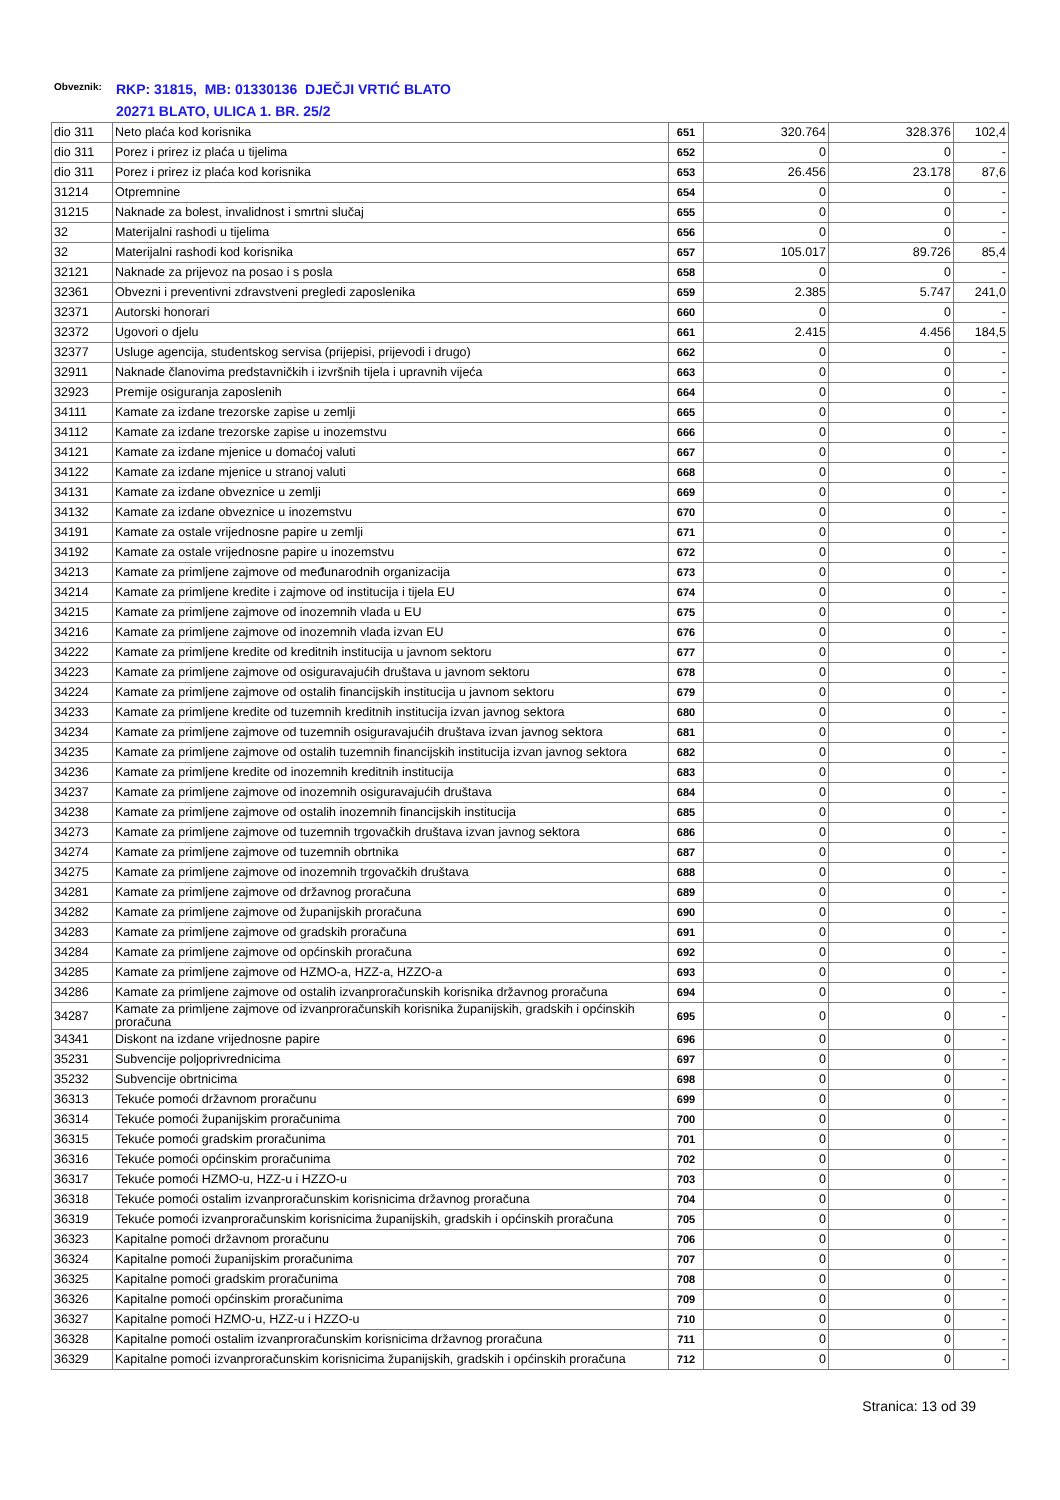Obveznik:
RKP: 31815, MB: 01330136 DJEČJI VRTIĆ BLATO
20271 BLATO, ULICA 1. BR. 25/2
| dio 311 | Neto plaća kod korisnika | 651 | 320.764 | 328.376 | 102,4 |
| dio 311 | Porez i prirez iz plaća u tijelima | 652 | 0 | 0 | - |
| dio 311 | Porez i prirez iz plaća kod korisnika | 653 | 26.456 | 23.178 | 87,6 |
| 31214 | Otpremnine | 654 | 0 | 0 | - |
| 31215 | Naknade za bolest, invalidnost i smrtni slučaj | 655 | 0 | 0 | - |
| 32 | Materijalni rashodi u tijelima | 656 | 0 | 0 | - |
| 32 | Materijalni rashodi kod korisnika | 657 | 105.017 | 89.726 | 85,4 |
| 32121 | Naknade za prijevoz na posao i s posla | 658 | 0 | 0 | - |
| 32361 | Obvezni i preventivni zdravstveni pregledi zaposlenika | 659 | 2.385 | 5.747 | 241,0 |
| 32371 | Autorski honorari | 660 | 0 | 0 | - |
| 32372 | Ugovori o djelu | 661 | 2.415 | 4.456 | 184,5 |
| 32377 | Usluge agencija, studentskog servisa (prijepisi, prijevodi i drugo) | 662 | 0 | 0 | - |
| 32911 | Naknade članovima predstavničkih i izvršnih tijela i upravnih vijeća | 663 | 0 | 0 | - |
| 32923 | Premije osiguranja zaposlenih | 664 | 0 | 0 | - |
| 34111 | Kamate za izdane trezorske zapise u zemlji | 665 | 0 | 0 | - |
| 34112 | Kamate za izdane trezorske zapise u inozemstvu | 666 | 0 | 0 | - |
| 34121 | Kamate za izdane mjenice u domaćoj valuti | 667 | 0 | 0 | - |
| 34122 | Kamate za izdane mjenice u stranoj valuti | 668 | 0 | 0 | - |
| 34131 | Kamate za izdane obveznice u zemlji | 669 | 0 | 0 | - |
| 34132 | Kamate za izdane obveznice u inozemstvu | 670 | 0 | 0 | - |
| 34191 | Kamate za ostale vrijednosne papire u zemlji | 671 | 0 | 0 | - |
| 34192 | Kamate za ostale vrijednosne papire u inozemstvu | 672 | 0 | 0 | - |
| 34213 | Kamate za primljene zajmove od međunarodnih organizacija | 673 | 0 | 0 | - |
| 34214 | Kamate za primljene kredite i zajmove od institucija i tijela EU | 674 | 0 | 0 | - |
| 34215 | Kamate za primljene zajmove od inozemnih vlada u EU | 675 | 0 | 0 | - |
| 34216 | Kamate za primljene zajmove od inozemnih vlada izvan EU | 676 | 0 | 0 | - |
| 34222 | Kamate za primljene kredite od kreditnih institucija u javnom sektoru | 677 | 0 | 0 | - |
| 34223 | Kamate za primljene zajmove od osiguravajućih društava u javnom sektoru | 678 | 0 | 0 | - |
| 34224 | Kamate za primljene zajmove od ostalih financijskih institucija u javnom sektoru | 679 | 0 | 0 | - |
| 34233 | Kamate za primljene kredite od tuzemnih kreditnih institucija izvan javnog sektora | 680 | 0 | 0 | - |
| 34234 | Kamate za primljene zajmove od tuzemnih osiguravajućih društava izvan javnog sektora | 681 | 0 | 0 | - |
| 34235 | Kamate za primljene zajmove od ostalih tuzemnih financijskih institucija izvan javnog sektora | 682 | 0 | 0 | - |
| 34236 | Kamate za primljene kredite od inozemnih kreditnih institucija | 683 | 0 | 0 | - |
| 34237 | Kamate za primljene zajmove od inozemnih osiguravajućih društava | 684 | 0 | 0 | - |
| 34238 | Kamate za primljene zajmove od ostalih inozemnih financijskih institucija | 685 | 0 | 0 | - |
| 34273 | Kamate za primljene zajmove od tuzemnih trgovačkih društava izvan javnog sektora | 686 | 0 | 0 | - |
| 34274 | Kamate za primljene zajmove od tuzemnih obrtnika | 687 | 0 | 0 | - |
| 34275 | Kamate za primljene zajmove od inozemnih trgovačkih društava | 688 | 0 | 0 | - |
| 34281 | Kamate za primljene zajmove od državnog proračuna | 689 | 0 | 0 | - |
| 34282 | Kamate za primljene zajmove od županijskih proračuna | 690 | 0 | 0 | - |
| 34283 | Kamate za primljene zajmove od gradskih proračuna | 691 | 0 | 0 | - |
| 34284 | Kamate za primljene zajmove od općinskih proračuna | 692 | 0 | 0 | - |
| 34285 | Kamate za primljene zajmove od HZMO-a, HZZ-a, HZZO-a | 693 | 0 | 0 | - |
| 34286 | Kamate za primljene zajmove od ostalih izvanproračunskih korisnika državnog proračuna | 694 | 0 | 0 | - |
| 34287 | Kamate za primljene zajmove od izvanproračunskih korisnika županijskih, gradskih i općinskih proračuna | 695 | 0 | 0 | - |
| 34341 | Diskont na izdane vrijednosne papire | 696 | 0 | 0 | - |
| 35231 | Subvencije poljoprivrednicima | 697 | 0 | 0 | - |
| 35232 | Subvencije obrtnicima | 698 | 0 | 0 | - |
| 36313 | Tekuće pomoći državnom proračunu | 699 | 0 | 0 | - |
| 36314 | Tekuće pomoći županijskim proračunima | 700 | 0 | 0 | - |
| 36315 | Tekuće pomoći gradskim proračunima | 701 | 0 | 0 | - |
| 36316 | Tekuće pomoći općinskim proračunima | 702 | 0 | 0 | - |
| 36317 | Tekuće pomoći HZMO-u, HZZ-u i HZZO-u | 703 | 0 | 0 | - |
| 36318 | Tekuće pomoći ostalim izvanproračunskim korisnicima državnog proračuna | 704 | 0 | 0 | - |
| 36319 | Tekuće pomoći izvanproračunskim korisnicima županijskih, gradskih i općinskih proračuna | 705 | 0 | 0 | - |
| 36323 | Kapitalne pomoći državnom proračunu | 706 | 0 | 0 | - |
| 36324 | Kapitalne pomoći županijskim proračunima | 707 | 0 | 0 | - |
| 36325 | Kapitalne pomoći gradskim proračunima | 708 | 0 | 0 | - |
| 36326 | Kapitalne pomoći općinskim proračunima | 709 | 0 | 0 | - |
| 36327 | Kapitalne pomoći HZMO-u, HZZ-u i HZZO-u | 710 | 0 | 0 | - |
| 36328 | Kapitalne pomoći ostalim izvanproračunskim korisnicima državnog proračuna | 711 | 0 | 0 | - |
| 36329 | Kapitalne pomoći izvanproračunskim korisnicima županijskih, gradskih i općinskih proračuna | 712 | 0 | 0 | - |
Stranica: 13 od 39